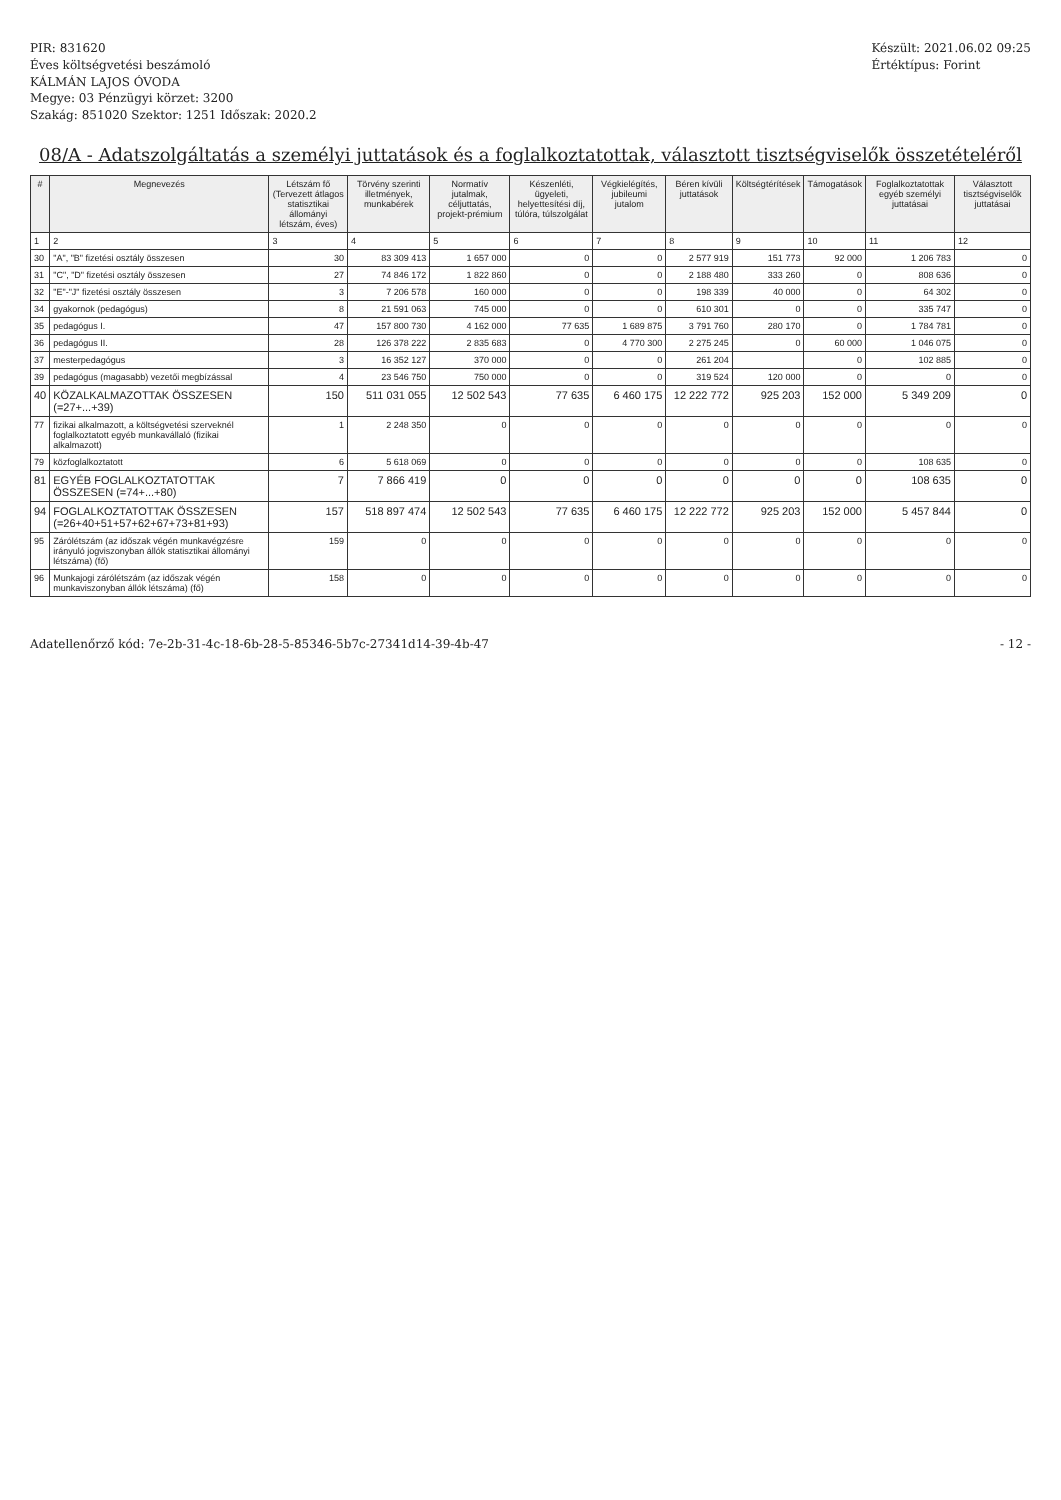PIR: 831620
Éves költségvetési beszámoló
KÁLMÁN LAJOS ÓVODA
Megye: 03 Pénzügyi körzet: 3200
Szakág: 851020 Szektor: 1251 Időszak: 2020.2
Készült: 2021.06.02 09:25
Értéktípus: Forint
08/A - Adatszolgáltatás a személyi juttatások és a foglalkoztatottak, választott tisztségviselők összetételéről
| # | Megnevezés | Létszám fő (Tervezett átlagos statisztikai állományi létszám, éves) | Törvény szerinti illetmények, munkabérek | Normatív jutalmak, céljuttatás, projekt-prémium | Készenléti, ügyeleti, helyettesítési díj, túlóra, túlszolgálat | Végkielégítés, jubileumi jutalom | Béren kívüli juttatások | Költségtérítések | Támogatások | Foglalkoztatottak egyéb személyi juttatásai | Választott tisztségviselők juttatásai |
| --- | --- | --- | --- | --- | --- | --- | --- | --- | --- | --- | --- |
| 1 | 2 | 3 | 4 | 5 | 6 | 7 | 8 | 9 | 10 | 11 | 12 |
| 30 | "A", "B" fizetési osztály összesen | 30 | 83 309 413 | 1 657 000 | 0 | 0 | 2 577 919 | 151 773 | 92 000 | 1 206 783 | 0 |
| 31 | "C", "D" fizetési osztály összesen | 27 | 74 846 172 | 1 822 860 | 0 | 0 | 2 188 480 | 333 260 | 0 | 808 636 | 0 |
| 32 | "E"-"J" fizetési osztály összesen | 3 | 7 206 578 | 160 000 | 0 | 0 | 198 339 | 40 000 | 0 | 64 302 | 0 |
| 34 | gyakornok (pedagógus) | 8 | 21 591 063 | 745 000 | 0 | 0 | 610 301 | 0 | 0 | 335 747 | 0 |
| 35 | pedagógus I. | 47 | 157 800 730 | 4 162 000 | 77 635 | 1 689 875 | 3 791 760 | 280 170 | 0 | 1 784 781 | 0 |
| 36 | pedagógus II. | 28 | 126 378 222 | 2 835 683 | 0 | 4 770 300 | 2 275 245 | 0 | 60 000 | 1 046 075 | 0 |
| 37 | mesterpedagógus | 3 | 16 352 127 | 370 000 | 0 | 0 | 261 204 | | 0 | 102 885 | 0 |
| 39 | pedagógus (magasabb) vezetői megbízással | 4 | 23 546 750 | 750 000 | 0 | 0 | 319 524 | 120 000 | 0 | 0 | 0 |
| 40 | KÖZALKALMAZOTTAK ÖSSZESEN (=27+...+39) | 150 | 511 031 055 | 12 502 543 | 77 635 | 6 460 175 | 12 222 772 | 925 203 | 152 000 | 5 349 209 | 0 |
| 77 | fizikai alkalmazott, a költségvetési szerveknél foglalkoztatott egyéb munkavállaló (fizikai alkalmazott) | 1 | 2 248 350 | 0 | 0 | 0 | 0 | 0 | 0 | 0 | 0 |
| 79 | közfoglalkoztatott | 6 | 5 618 069 | 0 | 0 | 0 | 0 | 0 | 0 | 108 635 | 0 |
| 81 | EGYÉB FOGLALKOZTATOTTAK ÖSSZESEN (=74+...+80) | 7 | 7 866 419 | 0 | 0 | 0 | 0 | 0 | 0 | 108 635 | 0 |
| 94 | FOGLALKOZTATOTTAK ÖSSZESEN (=26+40+51+57+62+67+73+81+93) | 157 | 518 897 474 | 12 502 543 | 77 635 | 6 460 175 | 12 222 772 | 925 203 | 152 000 | 5 457 844 | 0 |
| 95 | Zárólétszám (az időszak végén munkavégzésre irányuló jogviszonyban állók statisztikai állományi létszáma) (fő) | 159 | 0 | 0 | 0 | 0 | 0 | 0 | 0 | 0 | 0 |
| 96 | Munkajogi zárólétszám (az időszak végén munkaviszonyban állók létszáma) (fő) | 158 | 0 | 0 | 0 | 0 | 0 | 0 | 0 | 0 | 0 |
Adatellenőrző kód: 7e-2b-31-4c-18-6b-28-5-85346-5b7c-27341d14-39-4b-47
- 12 -